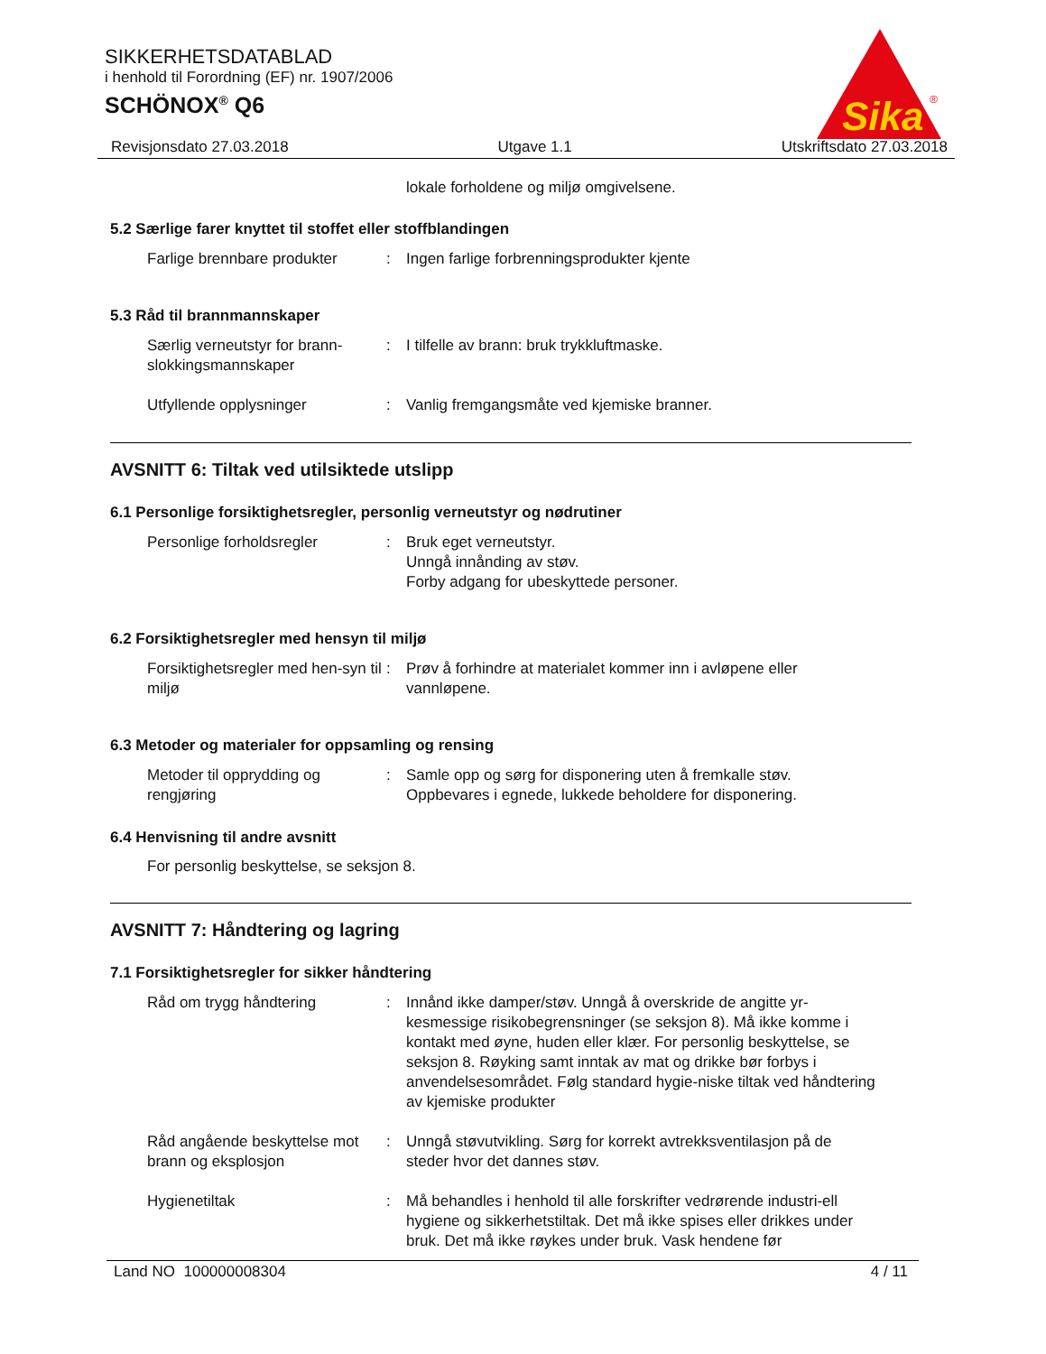SIKKERHETSDATABLAD
i henhold til Forordning (EF) nr. 1907/2006
SCHÖNOX<sup>®</sup> Q6
Sika
®
Revisjonsdato 27.03.2018 Utgave 1.1 Utskriftsdato 27.03.2018
lokale forholdene og miljø omgivelsene.
5.2 Særlige farer knyttet til stoffet eller stoffblandingen
Farlige brennbare produkter
: Ingen farlige forbrenningsprodukter kjente
5.3 Råd til brannmannskaper
Særlig verneutstyr for brann-slokkingsmannskaper
: I tilfelle av brann: bruk trykkluftmaske.
Utfyllende opplysninger : Vanlig fremgangsmåte ved kjemiske branner.
AVSNITT 6: Tiltak ved utilsiktede utslipp
6.1 Personlige forsiktighetsregler, personlig verneutstyr og nødrutiner
Personlige forholdsregler : Bruk eget verneutstyr.
Unngå innånding av støv.
Forby adgang for ubeskyttede personer.
6.2 Forsiktighetsregler med hensyn til miljø
Forsiktighetsregler med hen-syn til miljø
: Prøv å forhindre at materialet kommer inn i avløpene eller vannløpene.
6.3 Metoder og materialer for oppsamling og rensing
Metoder til opprydding og rengjøring
: Samle opp og sørg for disponering uten å fremkalle støv.
Oppbevares i egnede, lukkede beholdere for disponering.
6.4 Henvisning til andre avsnitt
For personlig beskyttelse, se seksjon 8.
AVSNITT 7: Håndtering og lagring
7.1 Forsiktighetsregler for sikker håndtering
Råd om trygg håndtering : Innånd ikke damper/støv. Unngå å overskride de angitte yr-kesmessige risikobegrensninger (se seksjon 8). Må ikke komme i kontakt med øyne, huden eller klær. For personlig beskyttelse, se seksjon 8. Røyking samt inntak av mat og drikke bør forbys i anvendelsesområdet. Følg standard hygie-niske tiltak ved håndtering av kjemiske produkter
Råd angående beskyttelse mot brann og eksplosjon
: Unngå støvutvikling. Sørg for korrekt avtrekksventilasjon på de steder hvor det dannes støv.
Hygienetiltak : Må behandles i henhold til alle forskrifter vedrørende industri-ell hygiene og sikkerhetstiltak. Det må ikke spises eller drikkes under bruk. Det må ikke røykes under bruk. Vask hendene før
Land NO 100000008304 4 / 11